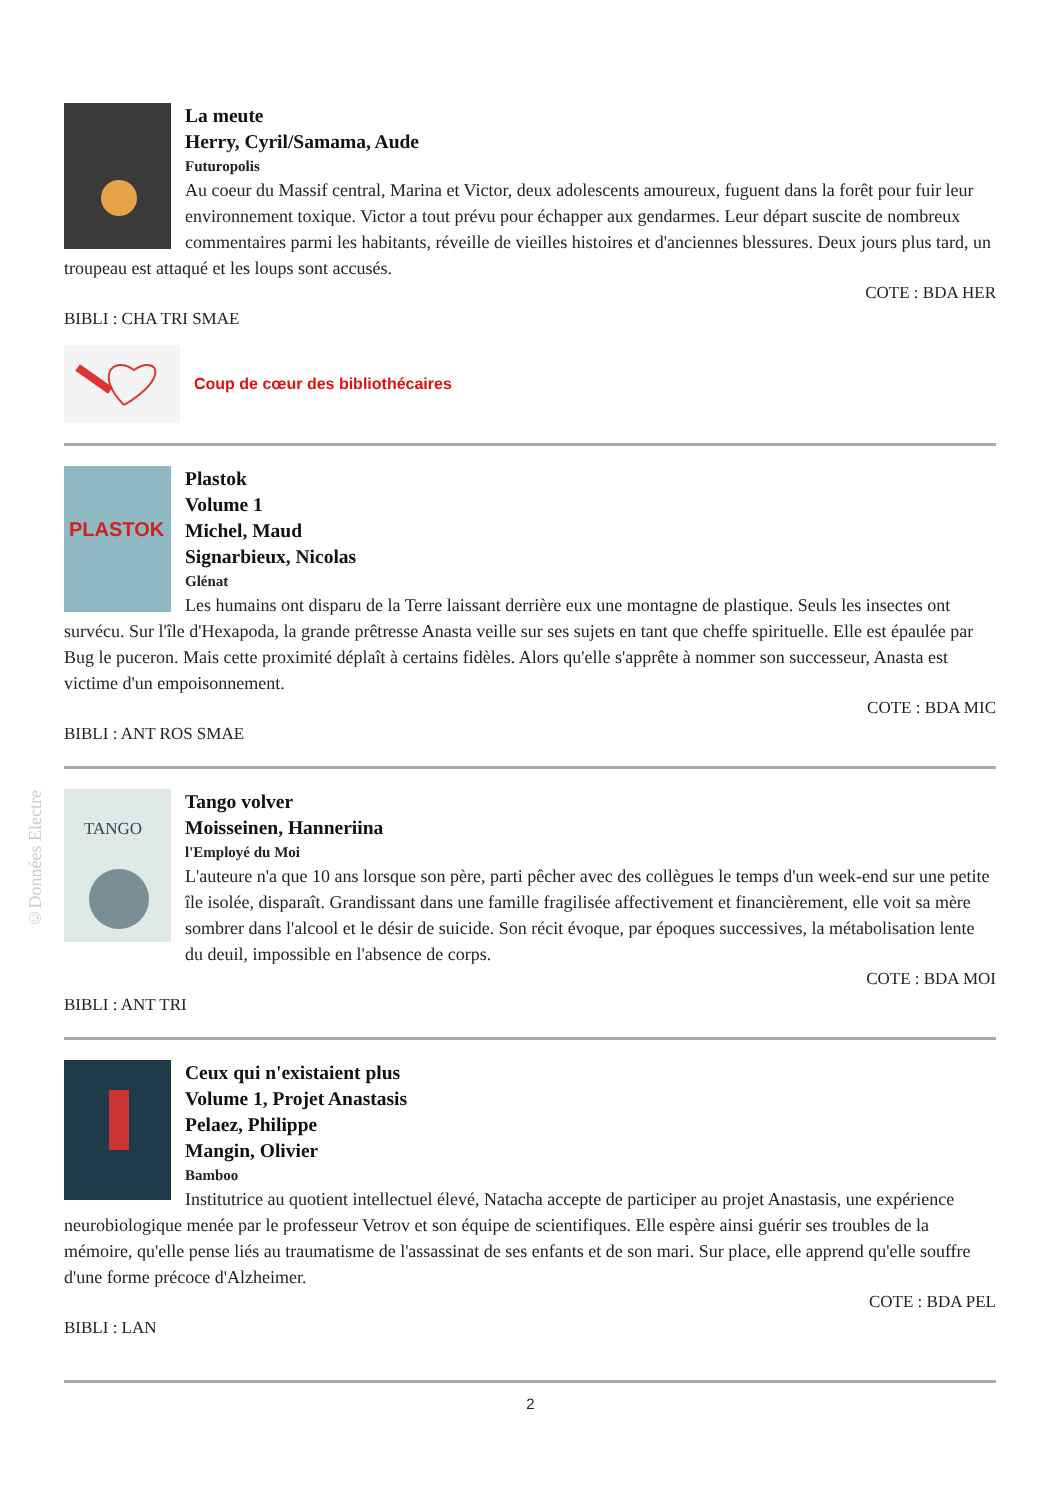©Données Electre
La meute
Herry, Cyril/Samama, Aude
Futuropolis
Au coeur du Massif central, Marina et Victor, deux adolescents amoureux, fuguent dans la forêt pour fuir leur environnement toxique. Victor a tout prévu pour échapper aux gendarmes. Leur départ suscite de nombreux commentaires parmi les habitants, réveille de vieilles histoires et d'anciennes blessures. Deux jours plus tard, un troupeau est attaqué et les loups sont accusés.
COTE : BDA HER
BIBLI : CHA TRI SMAE
Coup de cœur des bibliothécaires
PLASTOK
Plastok
Volume 1
Michel, Maud
Signarbieux, Nicolas
Glénat
Les humains ont disparu de la Terre laissant derrière eux une montagne de plastique. Seuls les insectes ont survécu. Sur l'île d'Hexapoda, la grande prêtresse Anasta veille sur ses sujets en tant que cheffe spirituelle. Elle est épaulée par Bug le puceron. Mais cette proximité déplaît à certains fidèles. Alors qu'elle s'apprête à nommer son successeur, Anasta est victime d'un empoisonnement.
COTE : BDA MIC
BIBLI : ANT ROS SMAE
TANGO
Tango volver
Moisseinen, Hanneriina
l'Employé du Moi
L'auteure n'a que 10 ans lorsque son père, parti pêcher avec des collègues le temps d'un week-end sur une petite île isolée, disparaît. Grandissant dans une famille fragilisée affectivement et financièrement, elle voit sa mère sombrer dans l'alcool et le désir de suicide. Son récit évoque, par époques successives, la métabolisation lente du deuil, impossible en l'absence de corps.
COTE : BDA MOI
BIBLI : ANT TRI
Ceux qui n'existaient plus
Volume 1, Projet Anastasis
Pelaez, Philippe
Mangin, Olivier
Bamboo
Institutrice au quotient intellectuel élevé, Natacha accepte de participer au projet Anastasis, une expérience neurobiologique menée par le professeur Vetrov et son équipe de scientifiques. Elle espère ainsi guérir ses troubles de la mémoire, qu'elle pense liés au traumatisme de l'assassinat de ses enfants et de son mari. Sur place, elle apprend qu'elle souffre d'une forme précoce d'Alzheimer.
COTE : BDA PEL
BIBLI : LAN
2